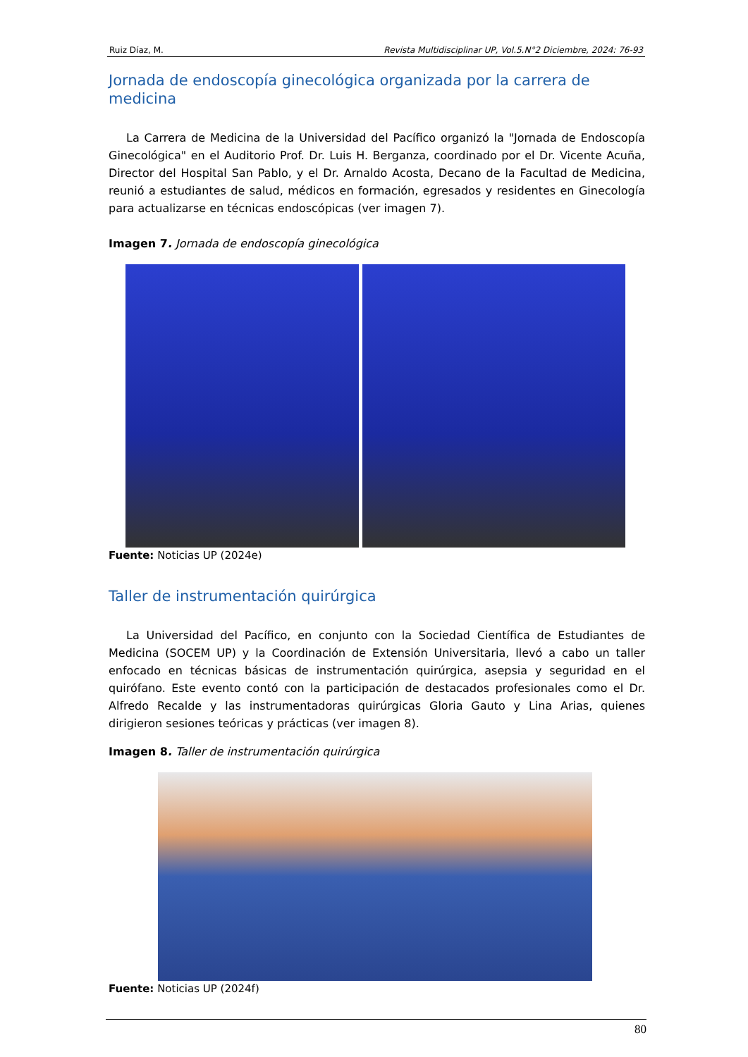Ruiz Díaz, M. Revista Multidisciplinar UP, Vol.5.N°2 Diciembre, 2024: 76-93
Jornada de endoscopía ginecológica organizada por la carrera de medicina
La Carrera de Medicina de la Universidad del Pacífico organizó la "Jornada de Endoscopía Ginecológica" en el Auditorio Prof. Dr. Luis H. Berganza, coordinado por el Dr. Vicente Acuña, Director del Hospital San Pablo, y el Dr. Arnaldo Acosta, Decano de la Facultad de Medicina, reunió a estudiantes de salud, médicos en formación, egresados y residentes en Ginecología para actualizarse en técnicas endoscópicas (ver imagen 7).
Imagen 7. Jornada de endoscopía ginecológica
Fuente: Noticias UP (2024e)
Taller de instrumentación quirúrgica
La Universidad del Pacífico, en conjunto con la Sociedad Científica de Estudiantes de Medicina (SOCEM UP) y la Coordinación de Extensión Universitaria, llevó a cabo un taller enfocado en técnicas básicas de instrumentación quirúrgica, asepsia y seguridad en el quirófano. Este evento contó con la participación de destacados profesionales como el Dr. Alfredo Recalde y las instrumentadoras quirúrgicas Gloria Gauto y Lina Arias, quienes dirigieron sesiones teóricas y prácticas (ver imagen 8).
Imagen 8. Taller de instrumentación quirúrgica
Fuente: Noticias UP (2024f)
80